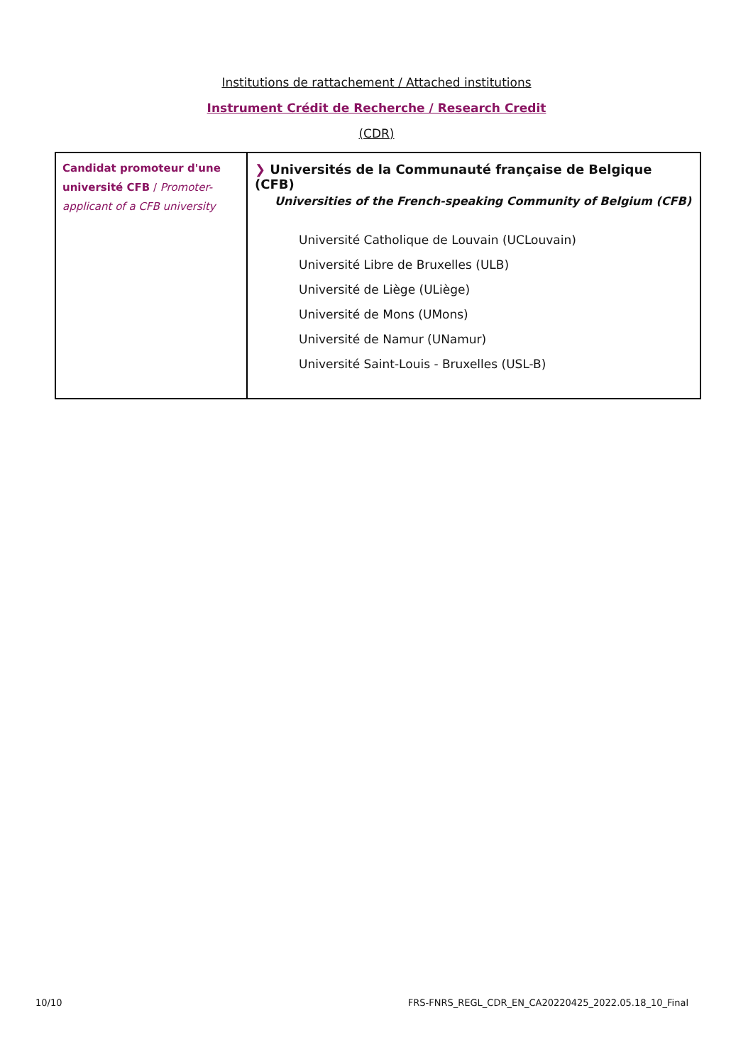Institutions de rattachement / Attached institutions
Instrument Crédit de Recherche / Research Credit
(CDR)
| Candidat promoteur d'une université CFB / Promoter-applicant of a CFB university | ❯ Universités de la Communauté française de Belgique (CFB) Universities of the French-speaking Community of Belgium (CFB) Université Catholique de Louvain (UCLouvain) Université Libre de Bruxelles (ULB) Université de Liège (ULiège) Université de Mons (UMons) Université de Namur (UNamur) Université Saint-Louis - Bruxelles (USL-B) |
10/10 FRS-FNRS_REGL_CDR_EN_CA20220425_2022.05.18_10_Final